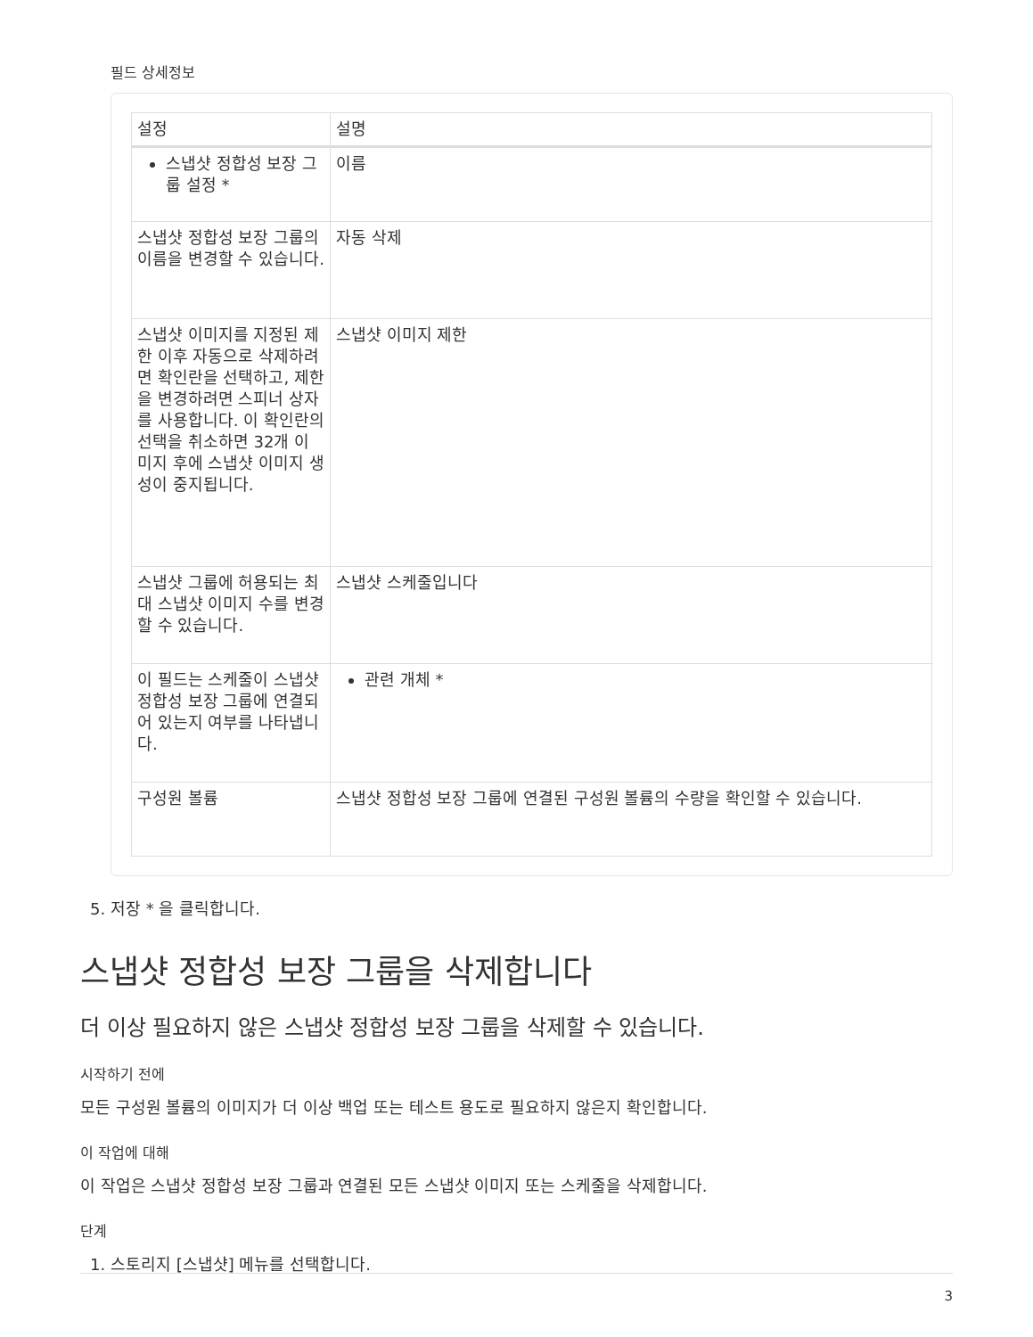필드 상세정보
| 설정 | 설명 |
| --- | --- |
| 스냅샷 정합성 보장 그룹 설정 * | 이름 |
| 스냅샷 정합성 보장 그룹의 이름을 변경할 수 있습니다. | 자동 삭제 |
| 스냅샷 이미지를 지정된 제한 이후 자동으로 삭제하려면 확인란을 선택하고, 제한을 변경하려면 스피너 상자를 사용합니다. 이 확인란의 선택을 취소하면 32개 이미지 후에 스냅샷 이미지 생성이 중지됩니다. | 스냅샷 이미지 제한 |
| 스냅샷 그룹에 허용되는 최대 스냅샷 이미지 수를 변경할 수 있습니다. | 스냅샷 스케줄입니다 |
| 이 필드는 스케줄이 스냅샷 정합성 보장 그룹에 연결되어 있는지 여부를 나타냅니다. | 관련 개체 * |
| 구성원 볼륨 | 스냅샷 정합성 보장 그룹에 연결된 구성원 볼륨의 수량을 확인할 수 있습니다. |
5. 저장 * 을 클릭합니다.
스냅샷 정합성 보장 그룹을 삭제합니다
더 이상 필요하지 않은 스냅샷 정합성 보장 그룹을 삭제할 수 있습니다.
시작하기 전에
모든 구성원 볼륨의 이미지가 더 이상 백업 또는 테스트 용도로 필요하지 않은지 확인합니다.
이 작업에 대해
이 작업은 스냅샷 정합성 보장 그룹과 연결된 모든 스냅샷 이미지 또는 스케줄을 삭제합니다.
단계
1. 스토리지 [스냅샷] 메뉴를 선택합니다.
3